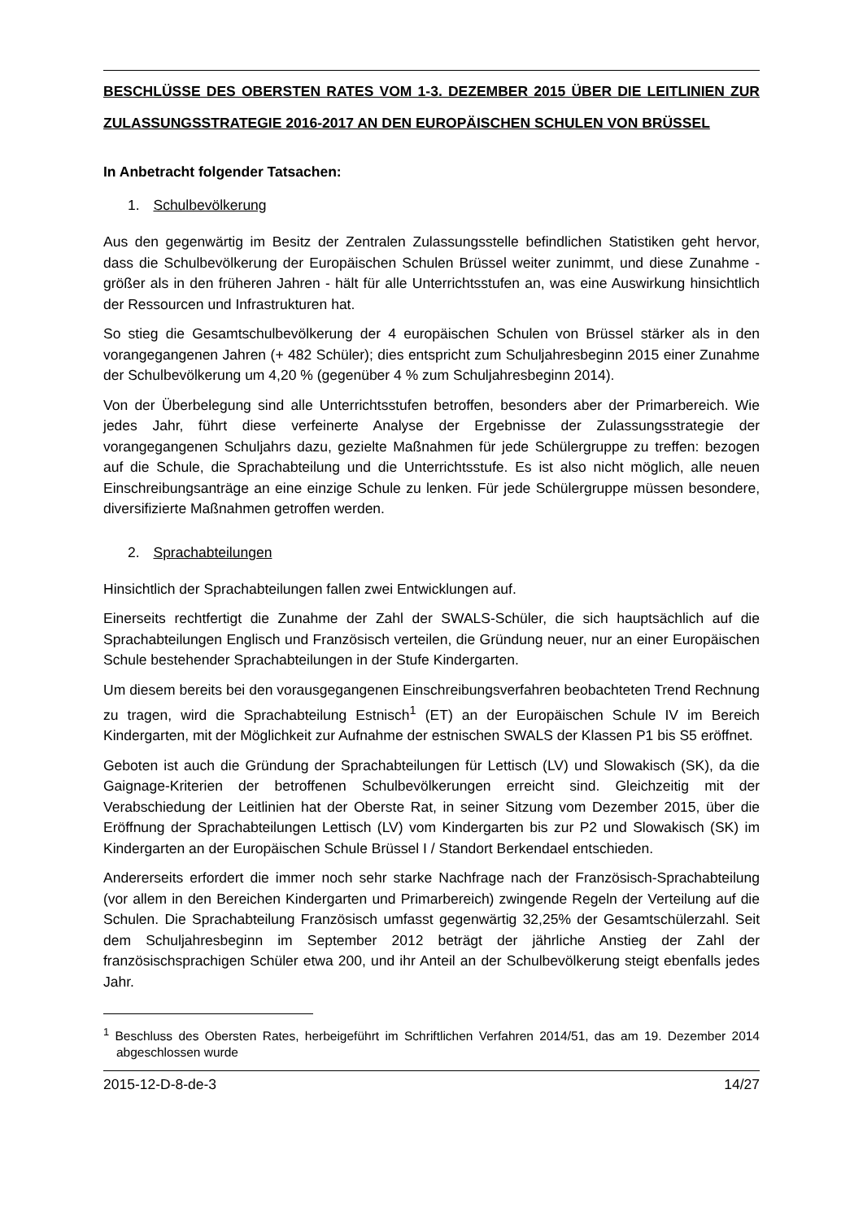BESCHLÜSSE DES OBERSTEN RATES VOM 1-3. DEZEMBER 2015 ÜBER DIE LEITLINIEN ZUR ZULASSUNGSSTRATEGIE 2016-2017 AN DEN EUROPÄISCHEN SCHULEN VON BRÜSSEL
In Anbetracht folgender Tatsachen:
1. Schulbevölkerung
Aus den gegenwärtig im Besitz der Zentralen Zulassungsstelle befindlichen Statistiken geht hervor, dass die Schulbevölkerung der Europäischen Schulen Brüssel weiter zunimmt, und diese Zunahme - größer als in den früheren Jahren - hält für alle Unterrichtsstufen an, was eine Auswirkung hinsichtlich der Ressourcen und Infrastrukturen hat.
So stieg die Gesamtschulbevölkerung der 4 europäischen Schulen von Brüssel stärker als in den vorangegangenen Jahren (+ 482 Schüler); dies entspricht zum Schuljahresbeginn 2015 einer Zunahme der Schulbevölkerung um 4,20 % (gegenüber 4 % zum Schuljahresbeginn 2014).
Von der Überbelegung sind alle Unterrichtsstufen betroffen, besonders aber der Primarbereich. Wie jedes Jahr, führt diese verfeinerte Analyse der Ergebnisse der Zulassungsstrategie der vorangegangenen Schuljahrs dazu, gezielte Maßnahmen für jede Schülergruppe zu treffen: bezogen auf die Schule, die Sprachabteilung und die Unterrichtsstufe. Es ist also nicht möglich, alle neuen Einschreibungsanträge an eine einzige Schule zu lenken. Für jede Schülergruppe müssen besondere, diversifizierte Maßnahmen getroffen werden.
2. Sprachabteilungen
Hinsichtlich der Sprachabteilungen fallen zwei Entwicklungen auf.
Einerseits rechtfertigt die Zunahme der Zahl der SWALS-Schüler, die sich hauptsächlich auf die Sprachabteilungen Englisch und Französisch verteilen, die Gründung neuer, nur an einer Europäischen Schule bestehender Sprachabteilungen in der Stufe Kindergarten.
Um diesem bereits bei den vorausgegangenen Einschreibungsverfahren beobachteten Trend Rechnung zu tragen, wird die Sprachabteilung Estnisch<sup>1</sup> (ET) an der Europäischen Schule IV im Bereich Kindergarten, mit der Möglichkeit zur Aufnahme der estnischen SWALS der Klassen P1 bis S5 eröffnet.
Geboten ist auch die Gründung der Sprachabteilungen für Lettisch (LV) und Slowakisch (SK), da die Gaignage-Kriterien der betroffenen Schulbevölkerungen erreicht sind. Gleichzeitig mit der Verabschiedung der Leitlinien hat der Oberste Rat, in seiner Sitzung vom Dezember 2015, über die Eröffnung der Sprachabteilungen Lettisch (LV) vom Kindergarten bis zur P2 und Slowakisch (SK) im Kindergarten an der Europäischen Schule Brüssel I / Standort Berkendael entschieden.
Andererseits erfordert die immer noch sehr starke Nachfrage nach der Französisch-Sprachabteilung (vor allem in den Bereichen Kindergarten und Primarbereich) zwingende Regeln der Verteilung auf die Schulen. Die Sprachabteilung Französisch umfasst gegenwärtig 32,25% der Gesamtschülerzahl. Seit dem Schuljahresbeginn im September 2012 beträgt der jährliche Anstieg der Zahl der französischsprachigen Schüler etwa 200, und ihr Anteil an der Schulbevölkerung steigt ebenfalls jedes Jahr.
<sup>1</sup> Beschluss des Obersten Rates, herbeigeführt im Schriftlichen Verfahren 2014/51, das am 19. Dezember 2014 abgeschlossen wurde
2015-12-D-8-de-3 14/27